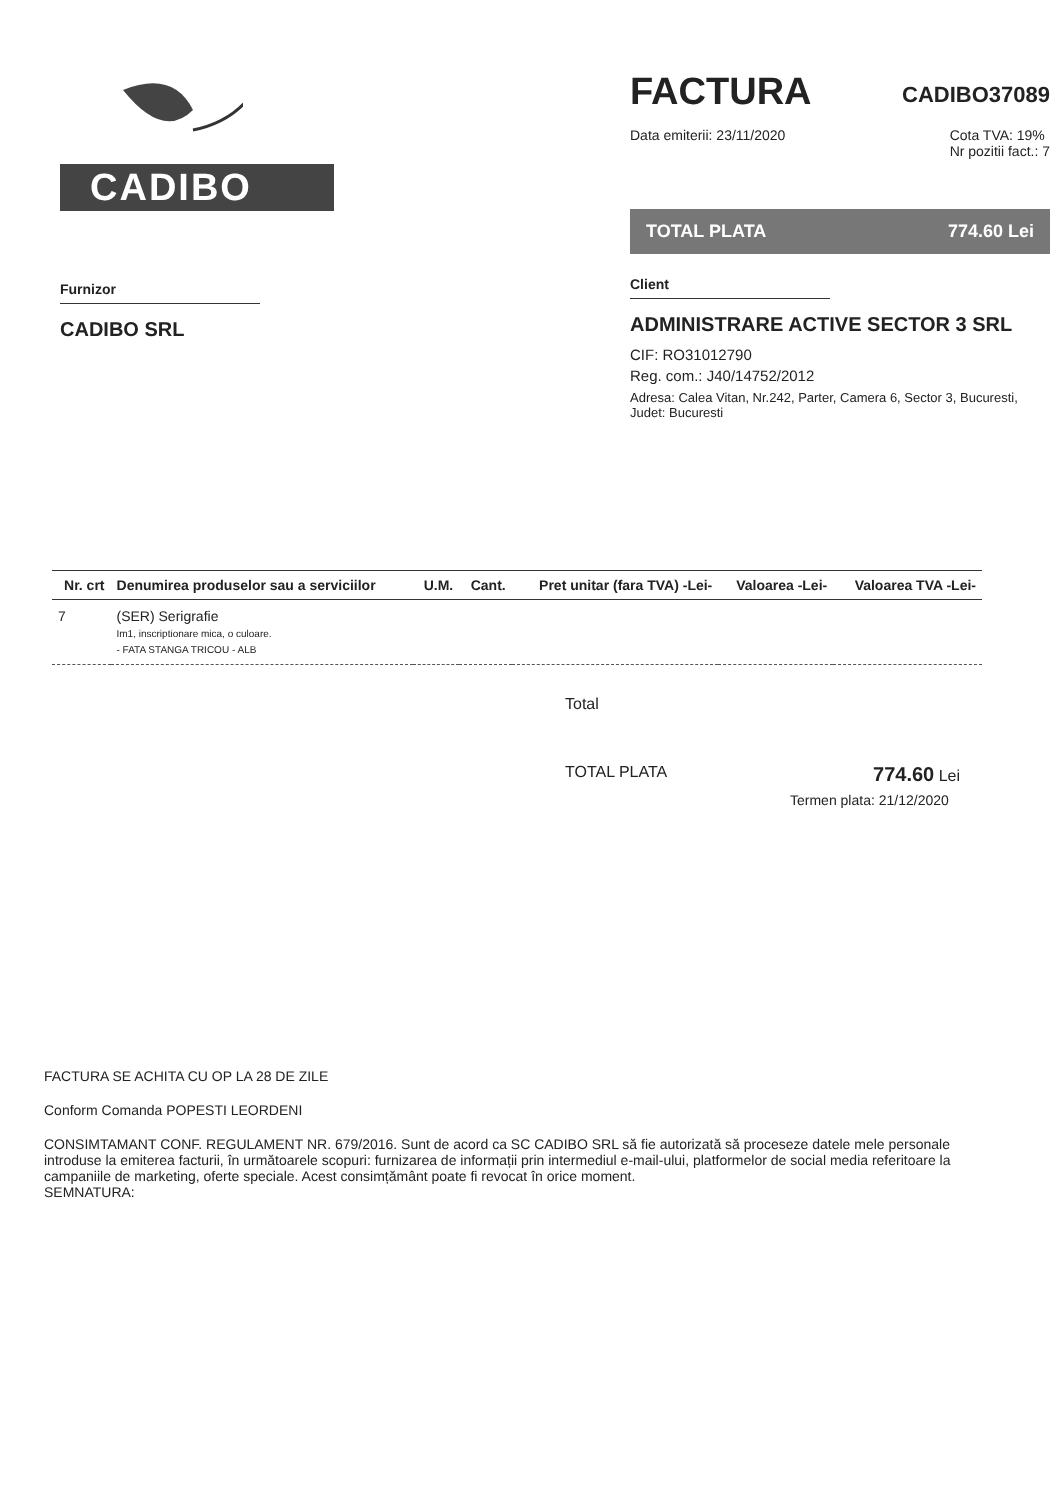CADIBO
Furnizor
CADIBO SRL
FACTURA
CADIBO37089
Data emiterii: 23/11/2020 Cota TVA: 19%
Nr pozitii fact.: 7
TOTAL PLATA 774.60 Lei
Client
ADMINISTRARE ACTIVE SECTOR 3 SRL
CIF: RO31012790
Reg. com.: J40/14752/2012
Adresa: Calea Vitan, Nr.242, Parter, Camera 6, Sector 3, Bucuresti, Judet: Bucuresti
| Nr. crt | Denumirea produselor sau a serviciilor | U.M. | Cant. | Pret unitar (fara TVA) -Lei- | Valoarea -Lei- | Valoarea TVA -Lei- |
| --- | --- | --- | --- | --- | --- | --- |
| 7 | (SER) Serigrafie Im1, inscriptionare mica, o culoare. - FATA STANGA TRICOU - ALB | | | | | |
Total
TOTAL PLATA 774.60 Lei
Termen plata: 21/12/2020
FACTURA SE ACHITA CU OP LA 28 DE ZILE
Conform Comanda POPESTI LEORDENI
CONSIMTAMANT CONF. REGULAMENT NR. 679/2016. Sunt de acord ca SC CADIBO SRL să fie autorizată să proceseze datele mele personale introduse la emiterea facturii, în următoarele scopuri: furnizarea de informații prin intermediul e-mail-ului, platformelor de social media referitoare la campaniile de marketing, oferte speciale. Acest consimțământ poate fi revocat în orice moment.
SEMNATURA: